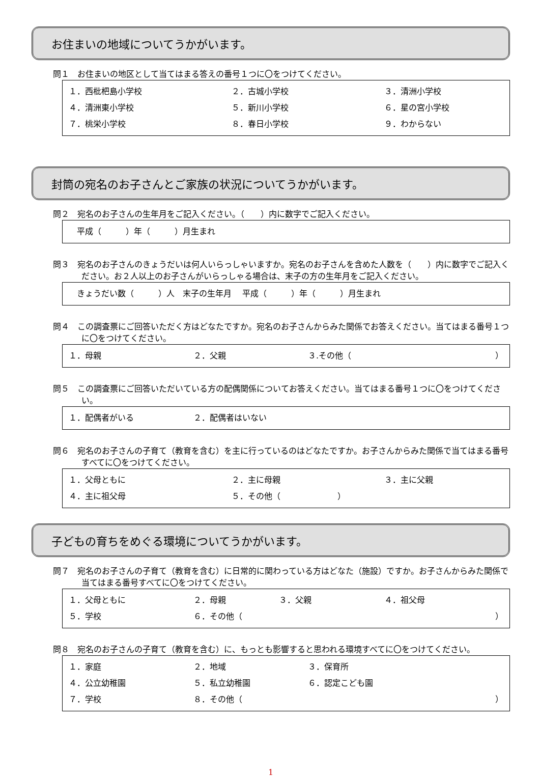お住まいの地域についてうかがいます。
問１　お住まいの地区として当てはまる答えの番号１つに〇をつけてください。
１．西枇杷島小学校 ２．古城小学校 ３．清洲小学校
４．清洲東小学校 ５．新川小学校 ６．星の宮小学校
７．桃栄小学校 ８．春日小学校 ９．わからない
封筒の宛名のお子さんとご家族の状況についてうかがいます。
問２　宛名のお子さんの生年月をご記入ください。（　　）内に数字でご記入ください。
　平成（　　　）年（　　　）月生まれ
問３　宛名のお子さんのきょうだいは何人いらっしゃいますか。宛名のお子さんを含めた人数を（　　）内に数字でご記入ください。お２人以上のお子さんがいらっしゃる場合は、末子の方の生年月をご記入ください。
　きょうだい数（　　　）人　末子の生年月　 平成（　　　）年（　　　）月生まれ
問４　この調査票にご回答いただく方はどなたですか。宛名のお子さんからみた関係でお答えください。当てはまる番号１つに〇をつけてください。
１．母親 ２．父親 ３.その他（ ）
問５　この調査票にご回答いただいている方の配偶関係についてお答えください。当てはまる番号１つに〇をつけてください。
１．配偶者がいる ２．配偶者はいない
問６　宛名のお子さんの子育て（教育を含む）を主に行っているのはどなたですか。お子さんからみた関係で当てはまる番号すべてに〇をつけてください。
１．父母ともに ２．主に母親 ３．主に父親
４．主に祖父母 ５．その他（　　　　　　　）
子どもの育ちをめぐる環境についてうかがいます。
問７　宛名のお子さんの子育て（教育を含む）に日常的に関わっている方はどなた（施設）ですか。お子さんからみた関係で当てはまる番号すべてに〇をつけてください。
１．父母ともに ２．母親 ３．父親 ４．祖父母
５．学校 ６．その他（ ）
問８　宛名のお子さんの子育て（教育を含む）に、もっとも影響すると思われる環境すべてに〇をつけてください。
１．家庭 ２．地域 ３．保育所
４．公立幼稚園 ５．私立幼稚園 ６．認定こども園
７．学校 ８．その他（ ）
1